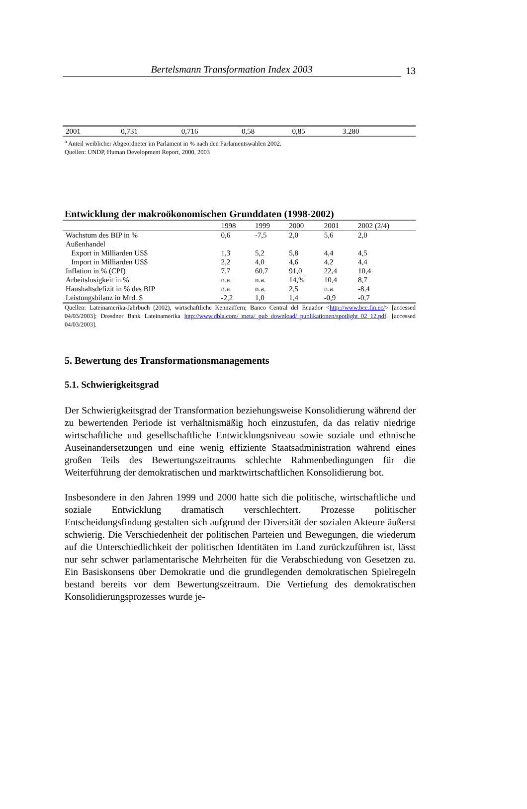Bertelsmann Transformation Index 2003
13
| 2001 | 0,731 | 0,716 | 0,58 | 0,85 | 3.280 | |
<sup>a</sup> Anteil weiblicher Abgeordneter im Parlament in % nach den Parlamentswahlen 2002.
Quellen: UNDP, Human Development Report, 2000, 2003
Entwicklung der makroökonomischen Grunddaten (1998-2002)
| | 1998 | 1999 | 2000 | 2001 | 2002 (2/4) |
| --- | --- | --- | --- | --- | --- |
| Wachstum des BIP in % | 0,6 | -7,5 | 2,0 | 5,6 | 2,0 |
| Außenhandel | | | | | |
| Export in Milliarden US$ | 1,3 | 5,2 | 5,8 | 4,4 | 4,5 |
| Import in Milliarden US$ | 2,2 | 4,0 | 4,6 | 4,2 | 4,4 |
| Inflation in % (CPI) | 7,7 | 60,7 | 91,0 | 22,4 | 10,4 |
| Arbeitslosigkeit in % | n.a. | n.a. | 14,% | 10,4 | 8,7 |
| Haushaltsdefizit in % des BIP | n.a. | n.a. | 2,5 | n.a. | -8,4 |
| Leistungsbilanz in Mrd. $ | -2,2 | 1,0 | 1,4 | -0,9 | -0,7 |
Quellen: Lateinamerika-Jahrbuch (2002), wirtschaftliche Kennziffern; Banco Central del Ecuador <http://www.bce.fin.ec/> [accessed 04/03/2003]; Dresdner Bank Lateinamerika http://www.dbla.com/_meta/_pub_download/_publikationen/spotlight_02_12.pdf. [accessed 04/03/2003].
5. Bewertung des Transformationsmanagements
5.1. Schwierigkeitsgrad
Der Schwierigkeitsgrad der Transformation beziehungsweise Konsolidierung während der zu bewertenden Periode ist verhältnismäßig hoch einzustufen, da das relativ niedrige wirtschaftliche und gesellschaftliche Entwicklungsniveau sowie soziale und ethnische Auseinandersetzungen und eine wenig effiziente Staatsadministration während eines großen Teils des Bewertungszeitraums schlechte Rahmenbedingungen für die Weiterführung der demokratischen und marktwirtschaftlichen Konsolidierung bot.
Insbesondere in den Jahren 1999 und 2000 hatte sich die politische, wirtschaftliche und soziale Entwicklung dramatisch verschlechtert. Prozesse politischer Entscheidungsfindung gestalten sich aufgrund der Diversität der sozialen Akteure äußerst schwierig. Die Verschiedenheit der politischen Parteien und Bewegungen, die wiederum auf die Unterschiedlichkeit der politischen Identitäten im Land zurückzuführen ist, lässt nur sehr schwer parlamentarische Mehrheiten für die Verabschiedung von Gesetzen zu. Ein Basiskonsens über Demokratie und die grundlegenden demokratischen Spielregeln bestand bereits vor dem Bewertungszeitraum. Die Vertiefung des demokratischen Konsolidierungsprozesses wurde je-